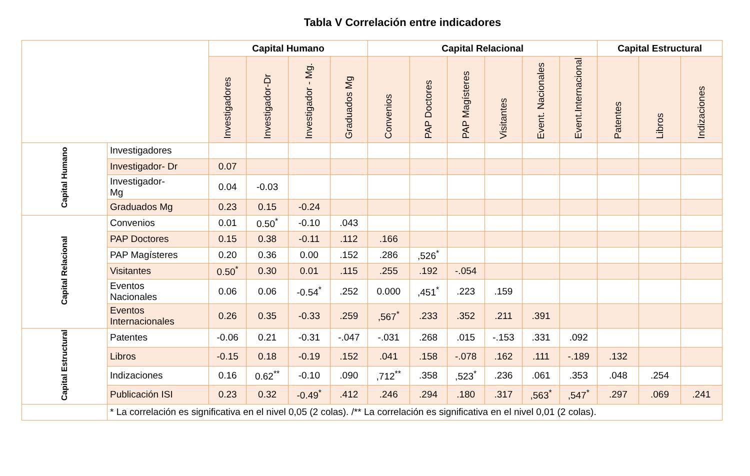Tabla V Correlación entre indicadores
| | | Capital Humano | | | | Capital Relacional | | | | | | Capital Estructural | | |
| --- | --- | --- | --- | --- | --- | --- | --- | --- | --- | --- | --- | --- | --- | --- |
| | | Investigadores | Investigador-Dr | Investigador - Mg. | Graduados Mg | Convenios | PAP Doctores | PAP Magísteres | Visitantes | Event. Nacionales | Event.Internacional | Patentes | Libros | Indizaciones |
| Capital Humano | Investigadores | | | | | | | | | | | | | |
| | Investigador- Dr | 0.07 | | | | | | | | | | | | |
| | Investigador- Mg | 0.04 | -0.03 | | | | | | | | | | | |
| | Graduados Mg | 0.23 | 0.15 | -0.24 | | | | | | | | | | |
| Capital Relacional | Convenios | 0.01 | 0.50<sup>*</sup> | -0.10 | .043 | | | | | | | | | |
| | PAP Doctores | 0.15 | 0.38 | -0.11 | .112 | .166 | | | | | | | | |
| | PAP Magísteres | 0.20 | 0.36 | 0.00 | .152 | .286 | ,526<sup>*</sup> | | | | | | | |
| | Visitantes | 0.50<sup>*</sup> | 0.30 | 0.01 | .115 | .255 | .192 | -.054 | | | | | | |
| | Eventos Nacionales | 0.06 | 0.06 | -0.54<sup>*</sup> | .252 | 0.000 | ,451<sup>*</sup> | .223 | .159 | | | | | |
| | Eventos Internacionales | 0.26 | 0.35 | -0.33 | .259 | ,567<sup>*</sup> | .233 | .352 | .211 | .391 | | | | |
| Capital Estructural | Patentes | -0.06 | 0.21 | -0.31 | -.047 | -.031 | .268 | .015 | -.153 | .331 | .092 | | | |
| | Libros | -0.15 | 0.18 | -0.19 | .152 | .041 | .158 | -.078 | .162 | .111 | -.189 | .132 | | |
| | Indizaciones | 0.16 | 0.62<sup>**</sup> | -0.10 | .090 | ,712<sup>**</sup> | .358 | ,523<sup>*</sup> | .236 | .061 | .353 | .048 | .254 | |
| | Publicación ISI | 0.23 | 0.32 | -0.49<sup>*</sup> | .412 | .246 | .294 | .180 | .317 | ,563<sup>*</sup> | ,547<sup>*</sup> | .297 | .069 | .241 |
| | * La correlación es significativa en el nivel 0,05 (2 colas). /** La correlación es significativa en el nivel 0,01 (2 colas). | | | | | | | | | | | | | |